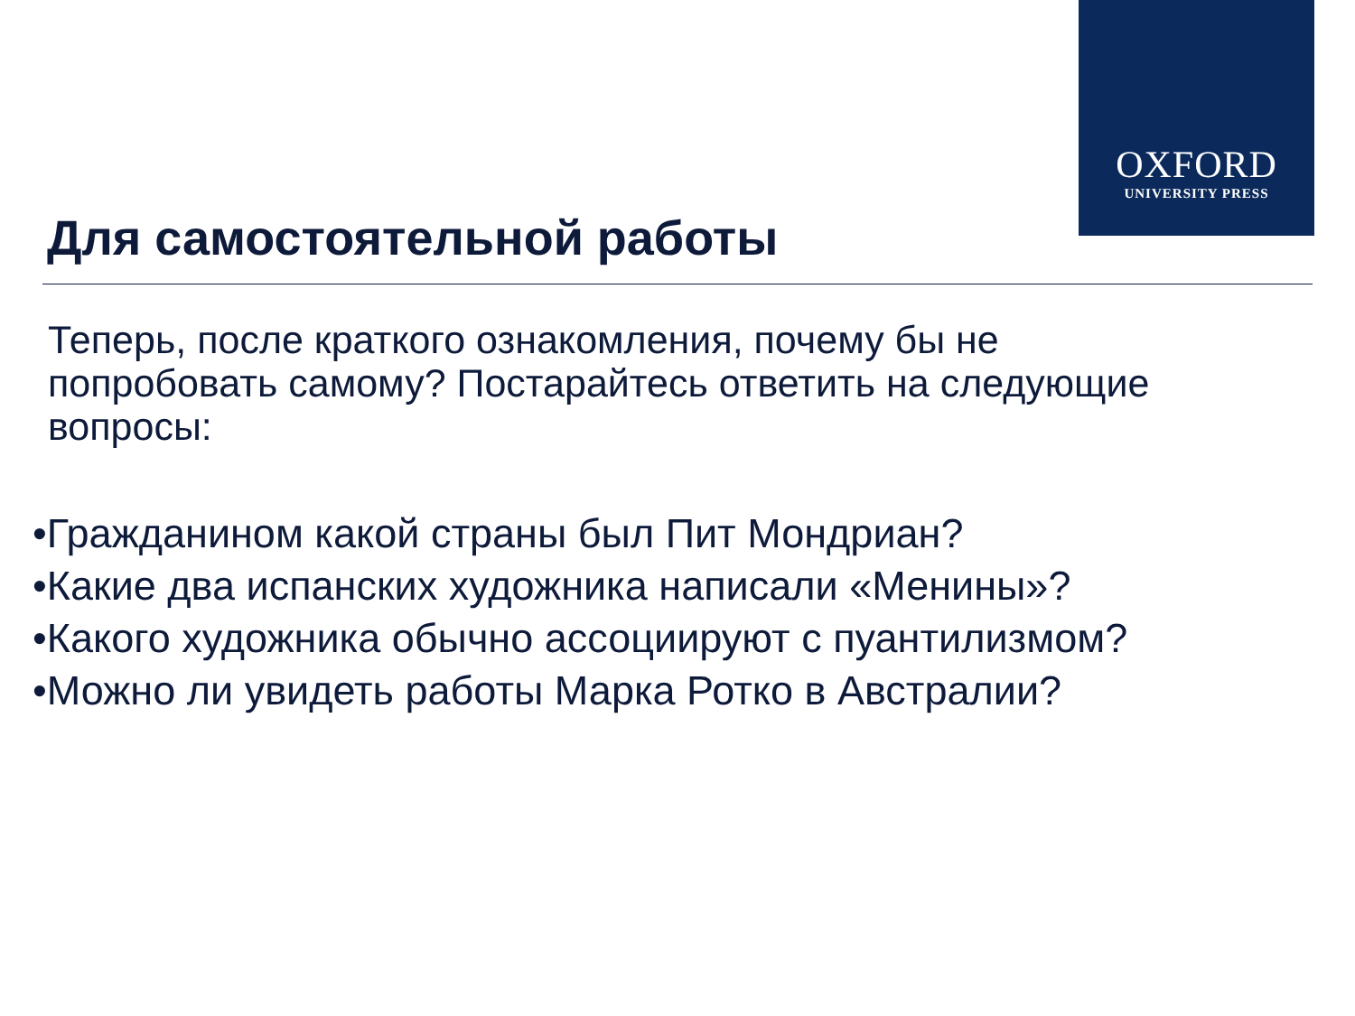OXFORD
UNIVERSITY PRESS
Для самостоятельной работы
Теперь, после краткого ознакомления, почему бы не попробовать самому? Постарайтесь ответить на следующие вопросы:
•Гражданином какой страны был Пит Мондриан?
•Какие два испанских художника написали «Менины»?
•Какого художника обычно ассоциируют с пуантилизмом?
•Можно ли увидеть работы Марка Ротко в Австралии?